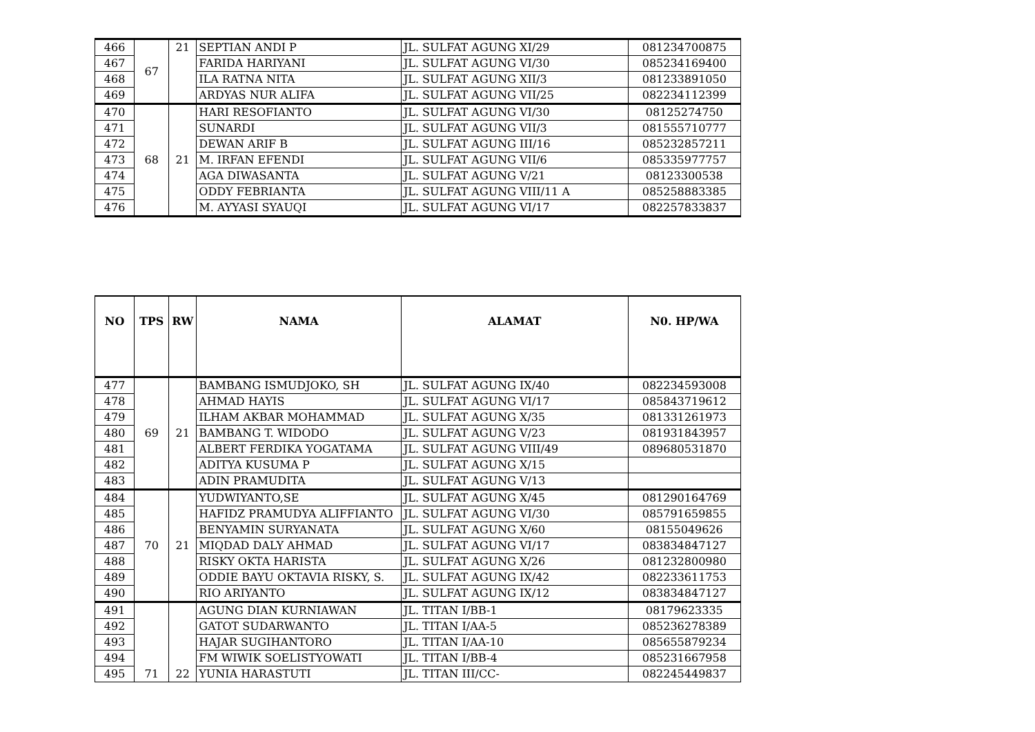| 466 | 67 | 21 | SEPTIAN ANDI P | JL. SULFAT AGUNG XI/29 | 081234700875 |
| 467 | | | FARIDA HARIYANI | JL. SULFAT AGUNG VI/30 | 085234169400 |
| 468 | | | ILA RATNA NITA | JL. SULFAT AGUNG XII/3 | 081233891050 |
| 469 | | | ARDYAS NUR ALIFA | JL. SULFAT AGUNG VII/25 | 082234112399 |
| 470 | 68 | 21 | HARI RESOFIANTO | JL. SULFAT AGUNG VI/30 | 08125274750 |
| 471 | | | SUNARDI | JL. SULFAT AGUNG VII/3 | 081555710777 |
| 472 | | | DEWAN ARIF B | JL. SULFAT AGUNG III/16 | 085232857211 |
| 473 | | | M. IRFAN EFENDI | JL. SULFAT AGUNG VII/6 | 085335977757 |
| 474 | | | AGA DIWASANTA | JL. SULFAT AGUNG V/21 | 08123300538 |
| 475 | | | ODDY FEBRIANTA | JL. SULFAT AGUNG VIII/11 A | 085258883385 |
| 476 | | | M. AYYASI SYAUQI | JL. SULFAT AGUNG VI/17 | 082257833837 |
| NO | TPS | RW | NAMA | ALAMAT | N0. HP/WA |
| --- | --- | --- | --- | --- | --- |
| 477 | 69 | 21 | BAMBANG ISMUDJOKO, SH | JL. SULFAT AGUNG IX/40 | 082234593008 |
| 478 | | | AHMAD HAYIS | JL. SULFAT AGUNG VI/17 | 085843719612 |
| 479 | | | ILHAM AKBAR MOHAMMAD | JL. SULFAT AGUNG X/35 | 081331261973 |
| 480 | | | BAMBANG T. WIDODO | JL. SULFAT AGUNG V/23 | 081931843957 |
| 481 | | | ALBERT FERDIKA YOGATAMA | JL. SULFAT AGUNG VIII/49 | 089680531870 |
| 482 | | | ADITYA KUSUMA P | JL. SULFAT AGUNG X/15 | |
| 483 | | | ADIN PRAMUDITA | JL. SULFAT AGUNG V/13 | |
| 484 | 70 | 21 | YUDWIYANTO,SE | JL. SULFAT AGUNG X/45 | 081290164769 |
| 485 | | | HAFIDZ PRAMUDYA ALIFFIANTO | JL. SULFAT AGUNG VI/30 | 085791659855 |
| 486 | | | BENYAMIN SURYANATA | JL. SULFAT AGUNG X/60 | 08155049626 |
| 487 | | | MIQDAD DALY AHMAD | JL. SULFAT AGUNG VI/17 | 083834847127 |
| 488 | | | RISKY OKTA HARISTA | JL. SULFAT AGUNG X/26 | 081232800980 |
| 489 | | | ODDIE BAYU OKTAVIA RISKY, S. | JL. SULFAT AGUNG IX/42 | 082233611753 |
| 490 | | | RIO ARIYANTO | JL. SULFAT AGUNG IX/12 | 083834847127 |
| 491 | 71 | 22 | AGUNG DIAN KURNIAWAN | JL. TITAN I/BB-1 | 08179623335 |
| 492 | | | GATOT SUDARWANTO | JL. TITAN I/AA-5 | 085236278389 |
| 493 | | | HAJAR SUGIHANTORO | JL. TITAN I/AA-10 | 085655879234 |
| 494 | | | FM WIWIK SOELISTYOWATI | JL. TITAN I/BB-4 | 085231667958 |
| 495 | | | YUNIA HARASTUTI | JL. TITAN III/CC- | 082245449837 |